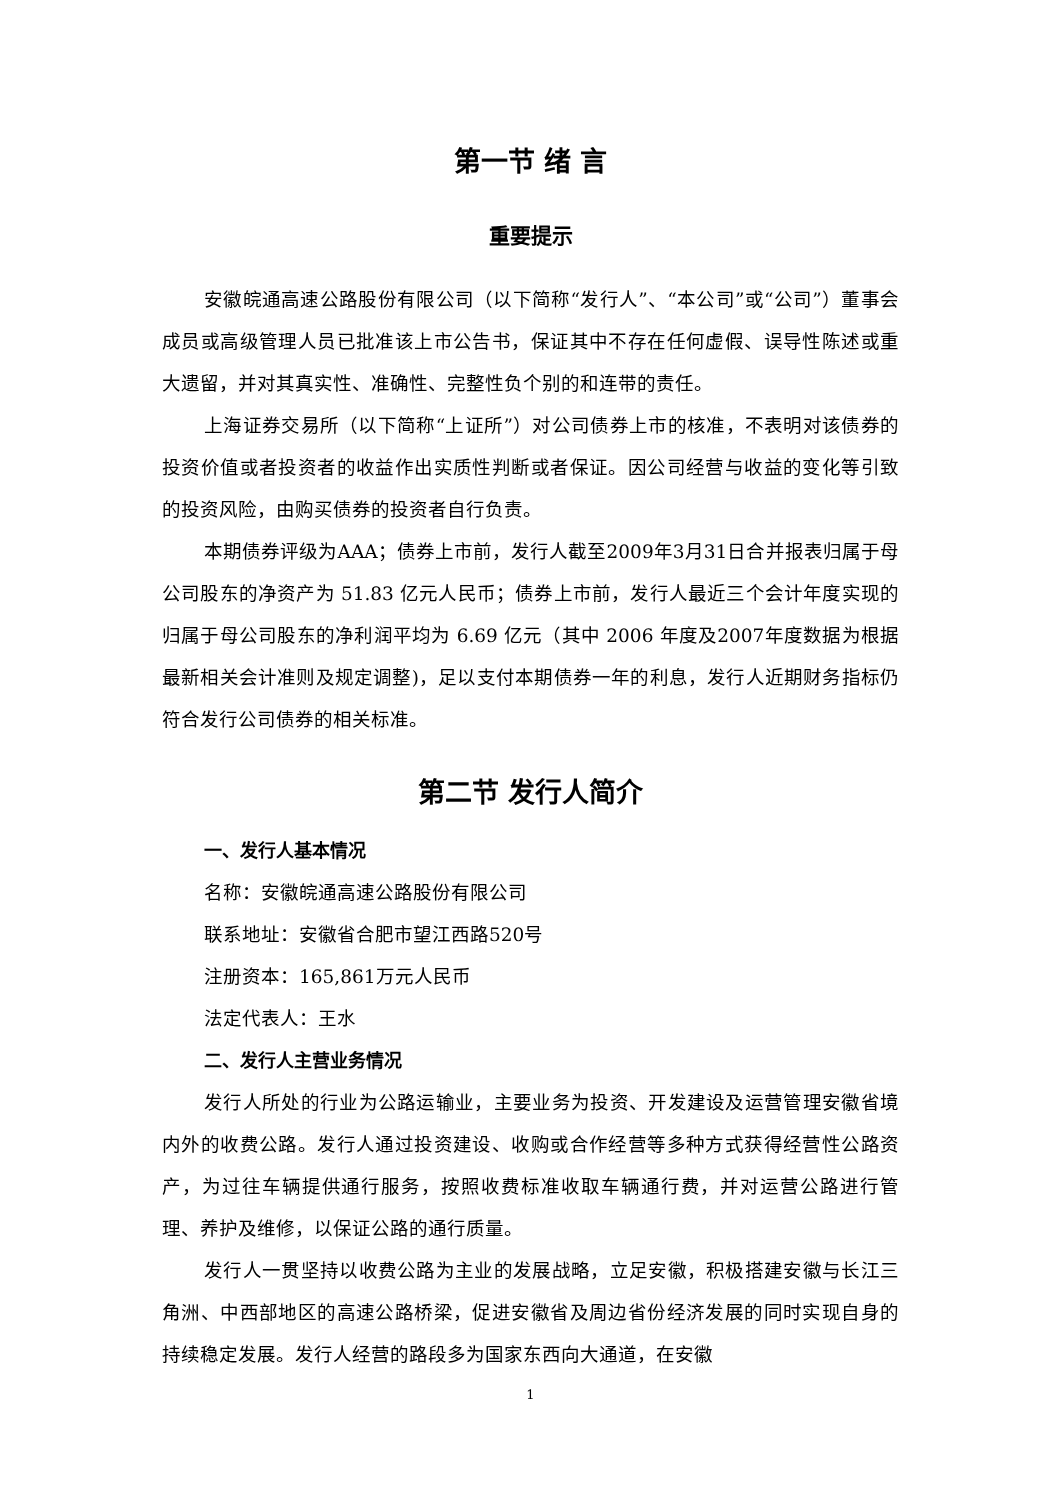第一节 绪 言
重要提示
安徽皖通高速公路股份有限公司（以下简称“发行人”、“本公司”或“公司”）董事会成员或高级管理人员已批准该上市公告书，保证其中不存在任何虚假、误导性陈述或重大遗留，并对其真实性、准确性、完整性负个别的和连带的责任。
上海证券交易所（以下简称“上证所”）对公司债券上市的核准，不表明对该债券的投资价值或者投资者的收益作出实质性判断或者保证。因公司经营与收益的变化等引致的投资风险，由购买债券的投资者自行负责。
本期债券评级为AAA；债券上市前，发行人截至2009年3月31日合并报表归属于母公司股东的净资产为 51.83 亿元人民币；债券上市前，发行人最近三个会计年度实现的归属于母公司股东的净利润平均为 6.69 亿元（其中 2006 年度及2007年度数据为根据最新相关会计准则及规定调整)，足以支付本期债券一年的利息，发行人近期财务指标仍符合发行公司债券的相关标准。
第二节 发行人简介
一、发行人基本情况
名称：安徽皖通高速公路股份有限公司
联系地址：安徽省合肥市望江西路520号
注册资本：165,861万元人民币
法定代表人：王水
二、发行人主营业务情况
发行人所处的行业为公路运输业，主要业务为投资、开发建设及运营管理安徽省境内外的收费公路。发行人通过投资建设、收购或合作经营等多种方式获得经营性公路资产，为过往车辆提供通行服务，按照收费标准收取车辆通行费，并对运营公路进行管理、养护及维修，以保证公路的通行质量。
发行人一贯坚持以收费公路为主业的发展战略，立足安徽，积极搭建安徽与长江三角洲、中西部地区的高速公路桥梁，促进安徽省及周边省份经济发展的同时实现自身的持续稳定发展。发行人经营的路段多为国家东西向大通道，在安徽
1